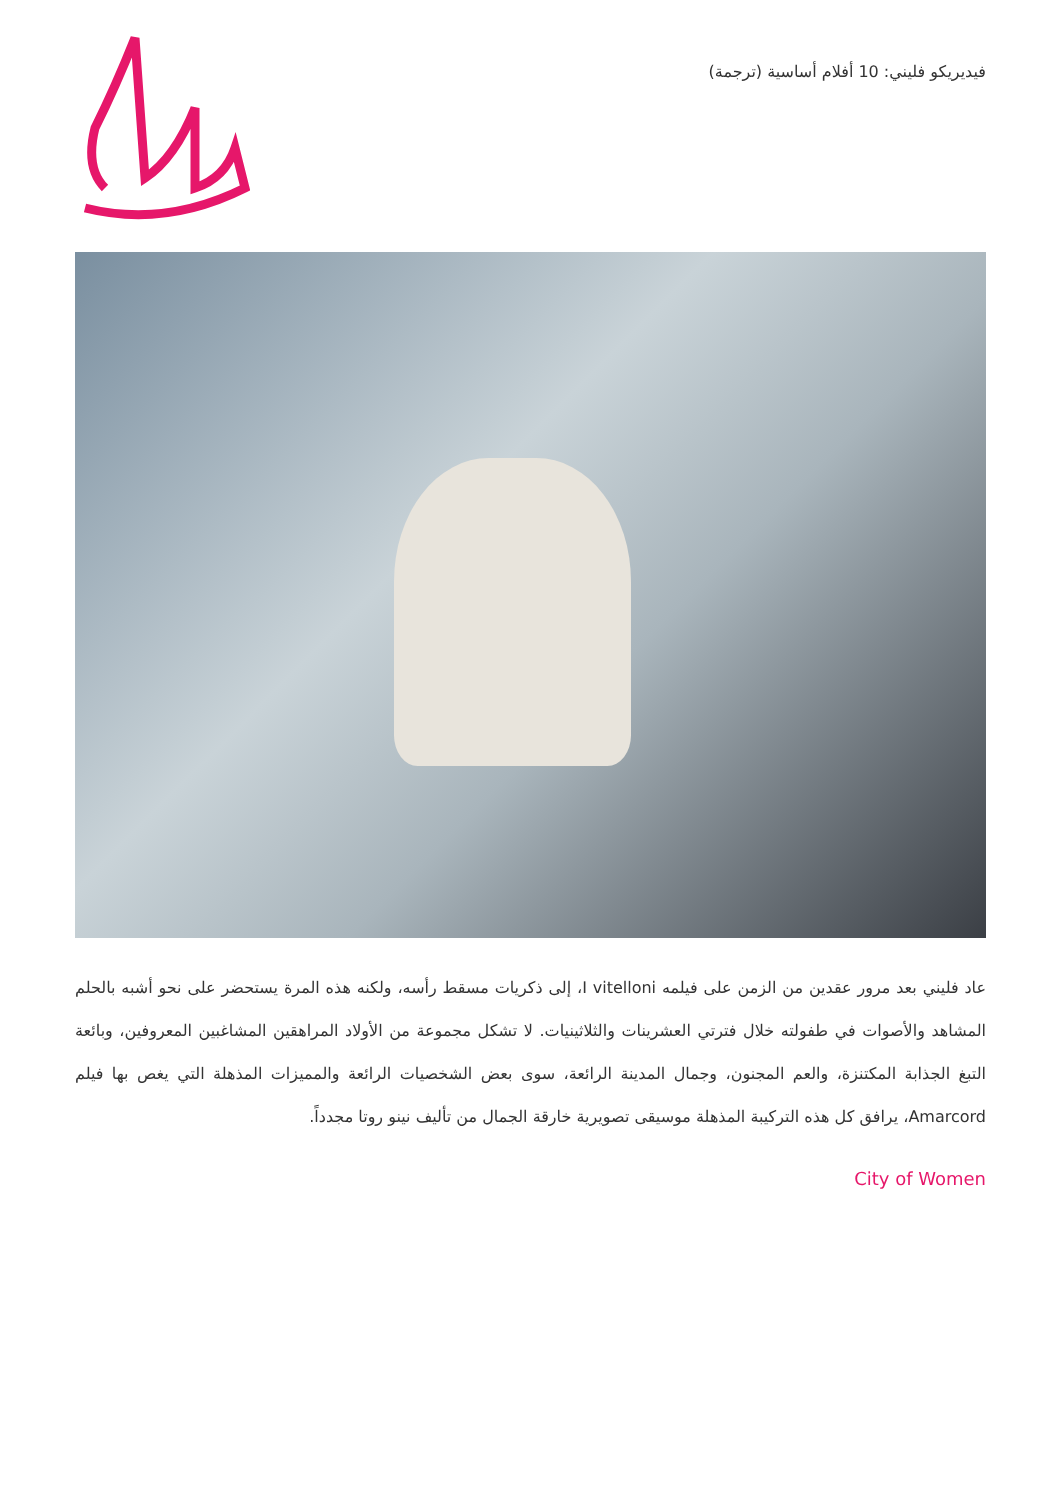فيديريكو فليني: 10 أفلام أساسية (ترجمة)
عاد فليني بعد مرور عقدين من الزمن على فيلمه I vitelloni، إلى ذكريات مسقط رأسه، ولكنه هذه المرة يستحضر على نحو أشبه بالحلم المشاهد والأصوات في طفولته خلال فترتي العشرينات والثلاثينيات. لا تشكل مجموعة من الأولاد المراهقين المشاغبين المعروفين، وبائعة التبغ الجذابة المكتنزة، والعم المجنون، وجمال المدينة الرائعة، سوى بعض الشخصيات الرائعة والمميزات المذهلة التي يغص بها فيلم Amarcord، يرافق كل هذه التركيبة المذهلة موسيقى تصويرية خارقة الجمال من تأليف نينو روتا مجدداً.
City of Women